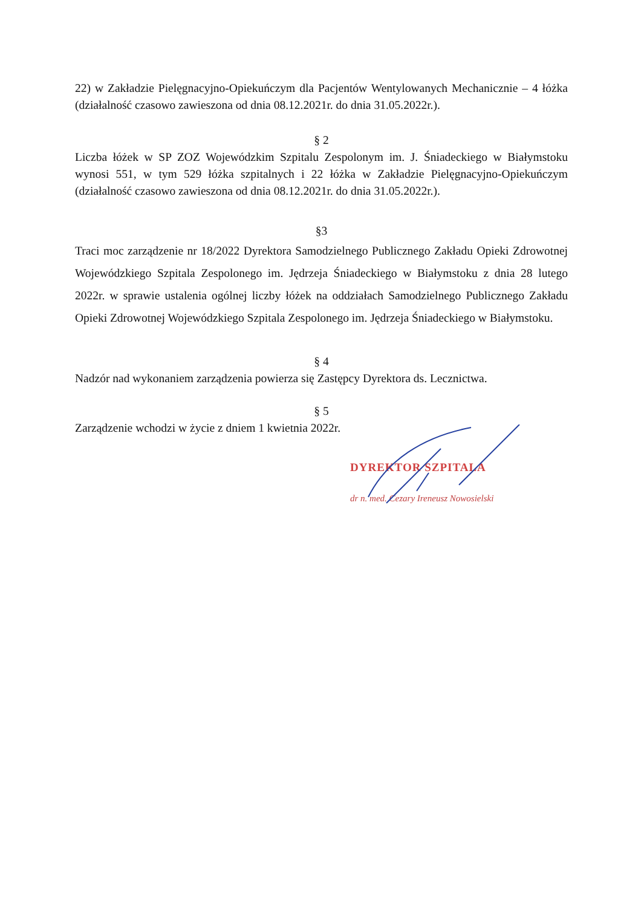22) w Zakładzie Pielęgnacyjno-Opiekuńczym dla Pacjentów Wentylowanych Mechanicznie – 4 łóżka (działalność czasowo zawieszona od dnia 08.12.2021r. do dnia 31.05.2022r.).
§ 2
Liczba łóżek w SP ZOZ Wojewódzkim Szpitalu Zespolonym im. J. Śniadeckiego w Białymstoku wynosi 551, w tym 529 łóżka szpitalnych i 22 łóżka w Zakładzie Pielęgnacyjno-Opiekuńczym (działalność czasowo zawieszona od dnia 08.12.2021r. do dnia 31.05.2022r.).
§3
Traci moc zarządzenie nr 18/2022 Dyrektora Samodzielnego Publicznego Zakładu Opieki Zdrowotnej Wojewódzkiego Szpitala Zespolonego im. Jędrzeja Śniadeckiego w Białymstoku z dnia 28 lutego 2022r. w sprawie ustalenia ogólnej liczby łóżek na oddziałach Samodzielnego Publicznego Zakładu Opieki Zdrowotnej Wojewódzkiego Szpitala Zespolonego im. Jędrzeja Śniadeckiego w Białymstoku.
§ 4
Nadzór nad wykonaniem zarządzenia powierza się Zastępcy Dyrektora ds. Lecznictwa.
§ 5
Zarządzenie wchodzi w życie z dniem 1 kwietnia 2022r.
DYREKTOR SZPITALA
dr n. med. Cezary Ireneusz Nowosielski